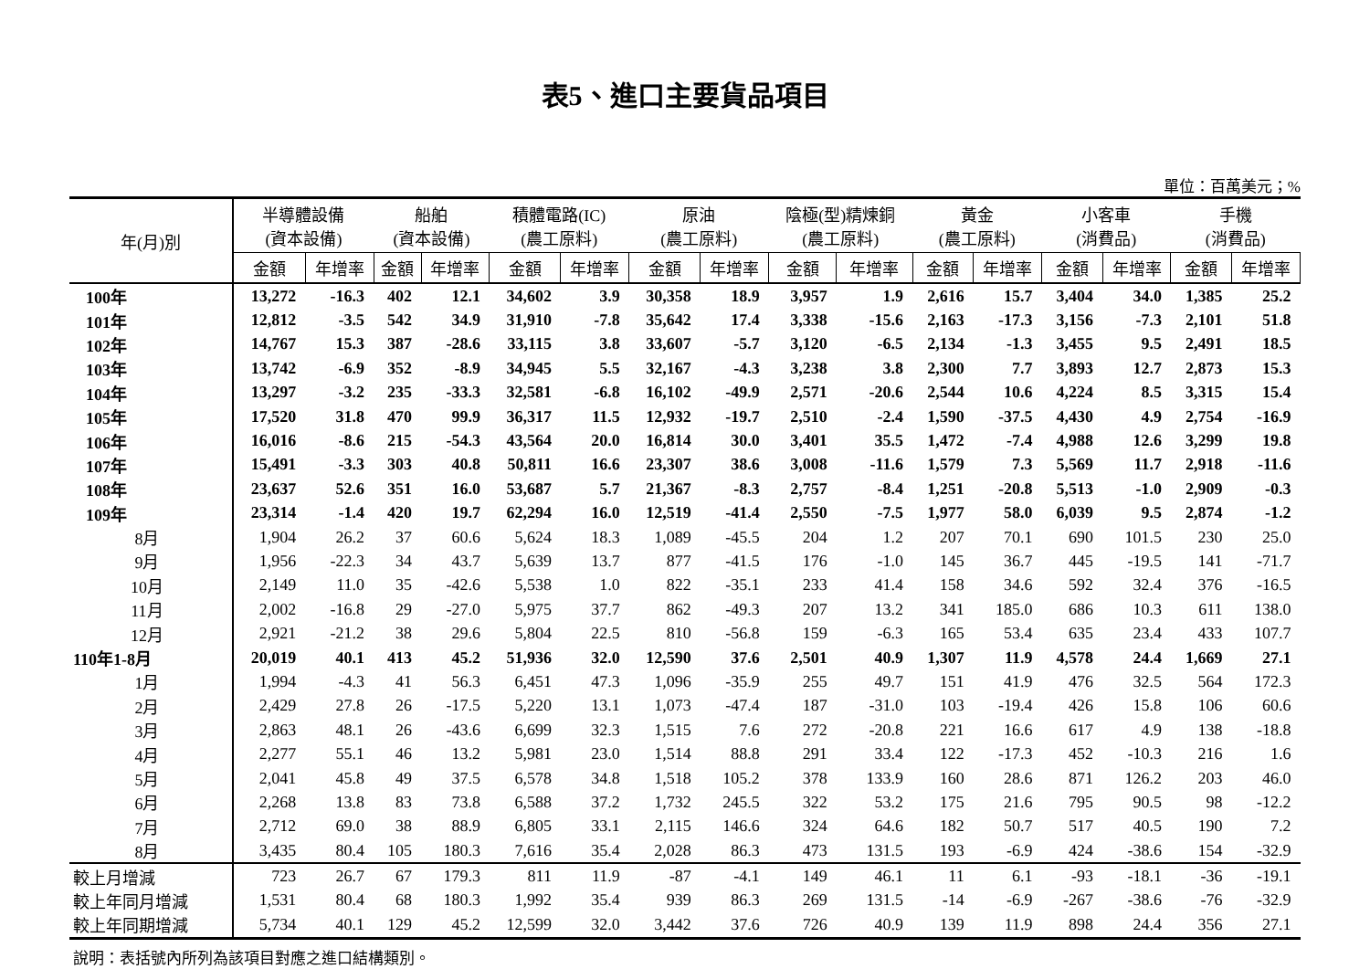表5、進口主要貨品項目
單位：百萬美元；%
| 年(月)別 | 半導體設備 (資本設備) | | 船舶 (資本設備) | | 積體電路(IC) (農工原料) | | 原油 (農工原料) | | 陰極(型)精煉銅 (農工原料) | | 黃金 (農工原料) | | 小客車 (消費品) | | 手機 (消費品) | |
| --- | --- | --- | --- | --- | --- | --- | --- | --- | --- | --- | --- | --- | --- | --- | --- | --- |
| | 金額 | 年增率 | 金額 | 年增率 | 金額 | 年增率 | 金額 | 年增率 | 金額 | 年增率 | 金額 | 年增率 | 金額 | 年增率 | 金額 | 年增率 |
| 100年 | 13,272 | -16.3 | 402 | 12.1 | 34,602 | 3.9 | 30,358 | 18.9 | 3,957 | 1.9 | 2,616 | 15.7 | 3,404 | 34.0 | 1,385 | 25.2 |
| 101年 | 12,812 | -3.5 | 542 | 34.9 | 31,910 | -7.8 | 35,642 | 17.4 | 3,338 | -15.6 | 2,163 | -17.3 | 3,156 | -7.3 | 2,101 | 51.8 |
| 102年 | 14,767 | 15.3 | 387 | -28.6 | 33,115 | 3.8 | 33,607 | -5.7 | 3,120 | -6.5 | 2,134 | -1.3 | 3,455 | 9.5 | 2,491 | 18.5 |
| 103年 | 13,742 | -6.9 | 352 | -8.9 | 34,945 | 5.5 | 32,167 | -4.3 | 3,238 | 3.8 | 2,300 | 7.7 | 3,893 | 12.7 | 2,873 | 15.3 |
| 104年 | 13,297 | -3.2 | 235 | -33.3 | 32,581 | -6.8 | 16,102 | -49.9 | 2,571 | -20.6 | 2,544 | 10.6 | 4,224 | 8.5 | 3,315 | 15.4 |
| 105年 | 17,520 | 31.8 | 470 | 99.9 | 36,317 | 11.5 | 12,932 | -19.7 | 2,510 | -2.4 | 1,590 | -37.5 | 4,430 | 4.9 | 2,754 | -16.9 |
| 106年 | 16,016 | -8.6 | 215 | -54.3 | 43,564 | 20.0 | 16,814 | 30.0 | 3,401 | 35.5 | 1,472 | -7.4 | 4,988 | 12.6 | 3,299 | 19.8 |
| 107年 | 15,491 | -3.3 | 303 | 40.8 | 50,811 | 16.6 | 23,307 | 38.6 | 3,008 | -11.6 | 1,579 | 7.3 | 5,569 | 11.7 | 2,918 | -11.6 |
| 108年 | 23,637 | 52.6 | 351 | 16.0 | 53,687 | 5.7 | 21,367 | -8.3 | 2,757 | -8.4 | 1,251 | -20.8 | 5,513 | -1.0 | 2,909 | -0.3 |
| 109年 | 23,314 | -1.4 | 420 | 19.7 | 62,294 | 16.0 | 12,519 | -41.4 | 2,550 | -7.5 | 1,977 | 58.0 | 6,039 | 9.5 | 2,874 | -1.2 |
| 8月 | 1,904 | 26.2 | 37 | 60.6 | 5,624 | 18.3 | 1,089 | -45.5 | 204 | 1.2 | 207 | 70.1 | 690 | 101.5 | 230 | 25.0 |
| 9月 | 1,956 | -22.3 | 34 | 43.7 | 5,639 | 13.7 | 877 | -41.5 | 176 | -1.0 | 145 | 36.7 | 445 | -19.5 | 141 | -71.7 |
| 10月 | 2,149 | 11.0 | 35 | -42.6 | 5,538 | 1.0 | 822 | -35.1 | 233 | 41.4 | 158 | 34.6 | 592 | 32.4 | 376 | -16.5 |
| 11月 | 2,002 | -16.8 | 29 | -27.0 | 5,975 | 37.7 | 862 | -49.3 | 207 | 13.2 | 341 | 185.0 | 686 | 10.3 | 611 | 138.0 |
| 12月 | 2,921 | -21.2 | 38 | 29.6 | 5,804 | 22.5 | 810 | -56.8 | 159 | -6.3 | 165 | 53.4 | 635 | 23.4 | 433 | 107.7 |
| 110年1-8月 | 20,019 | 40.1 | 413 | 45.2 | 51,936 | 32.0 | 12,590 | 37.6 | 2,501 | 40.9 | 1,307 | 11.9 | 4,578 | 24.4 | 1,669 | 27.1 |
| 1月 | 1,994 | -4.3 | 41 | 56.3 | 6,451 | 47.3 | 1,096 | -35.9 | 255 | 49.7 | 151 | 41.9 | 476 | 32.5 | 564 | 172.3 |
| 2月 | 2,429 | 27.8 | 26 | -17.5 | 5,220 | 13.1 | 1,073 | -47.4 | 187 | -31.0 | 103 | -19.4 | 426 | 15.8 | 106 | 60.6 |
| 3月 | 2,863 | 48.1 | 26 | -43.6 | 6,699 | 32.3 | 1,515 | 7.6 | 272 | -20.8 | 221 | 16.6 | 617 | 4.9 | 138 | -18.8 |
| 4月 | 2,277 | 55.1 | 46 | 13.2 | 5,981 | 23.0 | 1,514 | 88.8 | 291 | 33.4 | 122 | -17.3 | 452 | -10.3 | 216 | 1.6 |
| 5月 | 2,041 | 45.8 | 49 | 37.5 | 6,578 | 34.8 | 1,518 | 105.2 | 378 | 133.9 | 160 | 28.6 | 871 | 126.2 | 203 | 46.0 |
| 6月 | 2,268 | 13.8 | 83 | 73.8 | 6,588 | 37.2 | 1,732 | 245.5 | 322 | 53.2 | 175 | 21.6 | 795 | 90.5 | 98 | -12.2 |
| 7月 | 2,712 | 69.0 | 38 | 88.9 | 6,805 | 33.1 | 2,115 | 146.6 | 324 | 64.6 | 182 | 50.7 | 517 | 40.5 | 190 | 7.2 |
| 8月 | 3,435 | 80.4 | 105 | 180.3 | 7,616 | 35.4 | 2,028 | 86.3 | 473 | 131.5 | 193 | -6.9 | 424 | -38.6 | 154 | -32.9 |
| 較上月增減 | 723 | 26.7 | 67 | 179.3 | 811 | 11.9 | -87 | -4.1 | 149 | 46.1 | 11 | 6.1 | -93 | -18.1 | -36 | -19.1 |
| 較上年同月增減 | 1,531 | 80.4 | 68 | 180.3 | 1,992 | 35.4 | 939 | 86.3 | 269 | 131.5 | -14 | -6.9 | -267 | -38.6 | -76 | -32.9 |
| 較上年同期增減 | 5,734 | 40.1 | 129 | 45.2 | 12,599 | 32.0 | 3,442 | 37.6 | 726 | 40.9 | 139 | 11.9 | 898 | 24.4 | 356 | 27.1 |
說明：表括號內所列為該項目對應之進口結構類別。